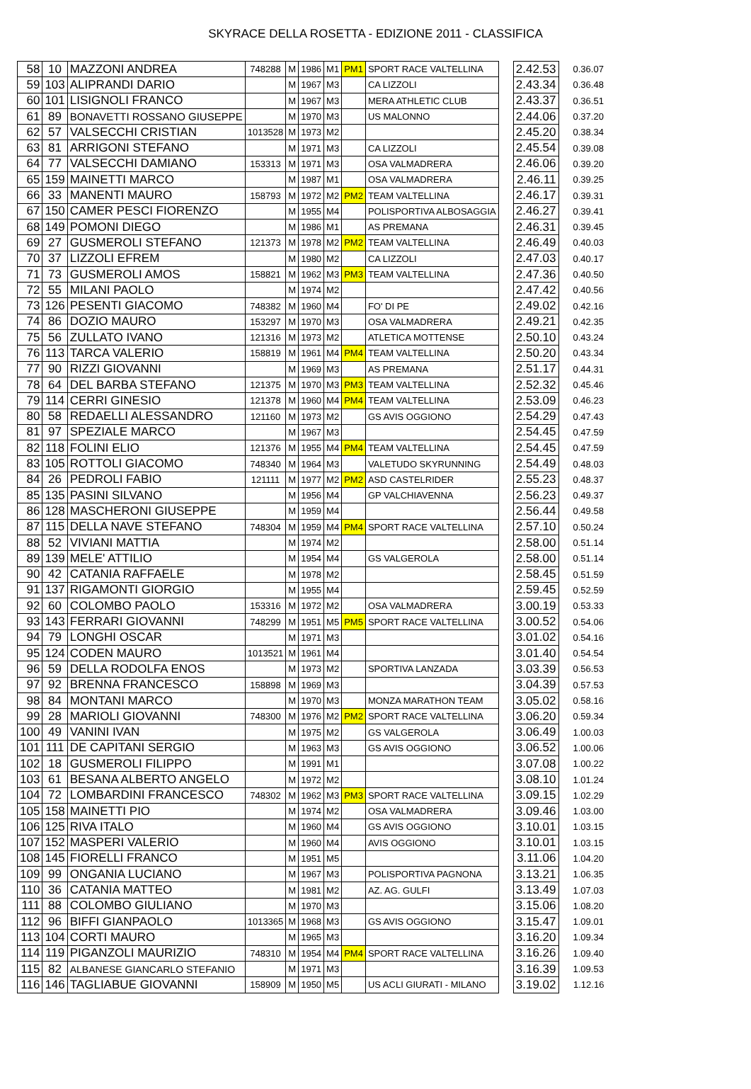SKYRACE DELLA ROSETTA - EDIZIONE 2011 - CLASSIFICA
| 58 | 10 | MAZZONI ANDREA | 748288 | M | 1986 | M1 | PM1 | SPORT RACE VALTELLINA | | 2.42.53 | 0.36.07 |
| 59 | 103 | ALIPRANDI DARIO | | M | 1967 | M3 | | CA LIZZOLI | | 2.43.34 | 0.36.48 |
| 60 | 101 | LISIGNOLI FRANCO | | M | 1967 | M3 | | MERA ATHLETIC CLUB | | 2.43.37 | 0.36.51 |
| 61 | 89 | BONAVETTI ROSSANO GIUSEPPE | | M | 1970 | M3 | | US MALONNO | | 2.44.06 | 0.37.20 |
| 62 | 57 | VALSECCHI CRISTIAN | 1013528 | M | 1973 | M2 | | | | 2.45.20 | 0.38.34 |
| 63 | 81 | ARRIGONI STEFANO | | M | 1971 | M3 | | CA LIZZOLI | | 2.45.54 | 0.39.08 |
| 64 | 77 | VALSECCHI DAMIANO | 153313 | M | 1971 | M3 | | OSA VALMADRERA | | 2.46.06 | 0.39.20 |
| 65 | 159 | MAINETTI MARCO | | M | 1987 | M1 | | OSA VALMADRERA | | 2.46.11 | 0.39.25 |
| 66 | 33 | MANENTI MAURO | 158793 | M | 1972 | M2 | PM2 | TEAM VALTELLINA | | 2.46.17 | 0.39.31 |
| 67 | 150 | CAMER PESCI FIORENZO | | M | 1955 | M4 | | POLISPORTIVA ALBOSAGGIA | | 2.46.27 | 0.39.41 |
| 68 | 149 | POMONI DIEGO | | M | 1986 | M1 | | AS PREMANA | | 2.46.31 | 0.39.45 |
| 69 | 27 | GUSMEROLI STEFANO | 121373 | M | 1978 | M2 | PM2 | TEAM VALTELLINA | | 2.46.49 | 0.40.03 |
| 70 | 37 | LIZZOLI EFREM | | M | 1980 | M2 | | CA LIZZOLI | | 2.47.03 | 0.40.17 |
| 71 | 73 | GUSMEROLI AMOS | 158821 | M | 1962 | M3 | PM3 | TEAM VALTELLINA | | 2.47.36 | 0.40.50 |
| 72 | 55 | MILANI PAOLO | | M | 1974 | M2 | | | | 2.47.42 | 0.40.56 |
| 73 | 126 | PESENTI GIACOMO | 748382 | M | 1960 | M4 | | FO' DI PE | | 2.49.02 | 0.42.16 |
| 74 | 86 | DOZIO MAURO | 153297 | M | 1970 | M3 | | OSA VALMADRERA | | 2.49.21 | 0.42.35 |
| 75 | 56 | ZULLATO IVANO | 121316 | M | 1973 | M2 | | ATLETICA MOTTENSE | | 2.50.10 | 0.43.24 |
| 76 | 113 | TARCA VALERIO | 158819 | M | 1961 | M4 | PM4 | TEAM VALTELLINA | | 2.50.20 | 0.43.34 |
| 77 | 90 | RIZZI GIOVANNI | | M | 1969 | M3 | | AS PREMANA | | 2.51.17 | 0.44.31 |
| 78 | 64 | DEL BARBA STEFANO | 121375 | M | 1970 | M3 | PM3 | TEAM VALTELLINA | | 2.52.32 | 0.45.46 |
| 79 | 114 | CERRI GINESIO | 121378 | M | 1960 | M4 | PM4 | TEAM VALTELLINA | | 2.53.09 | 0.46.23 |
| 80 | 58 | REDAELLI ALESSANDRO | 121160 | M | 1973 | M2 | | GS AVIS OGGIONO | | 2.54.29 | 0.47.43 |
| 81 | 97 | SPEZIALE MARCO | | M | 1967 | M3 | | | | 2.54.45 | 0.47.59 |
| 82 | 118 | FOLINI ELIO | 121376 | M | 1955 | M4 | PM4 | TEAM VALTELLINA | | 2.54.45 | 0.47.59 |
| 83 | 105 | ROTTOLI GIACOMO | 748340 | M | 1964 | M3 | | VALETUDO SKYRUNNING | | 2.54.49 | 0.48.03 |
| 84 | 26 | PEDROLI FABIO | 121111 | M | 1977 | M2 | PM2 | ASD CASTELRIDER | | 2.55.23 | 0.48.37 |
| 85 | 135 | PASINI SILVANO | | M | 1956 | M4 | | GP VALCHIAVENNA | | 2.56.23 | 0.49.37 |
| 86 | 128 | MASCHERONI GIUSEPPE | | M | 1959 | M4 | | | | 2.56.44 | 0.49.58 |
| 87 | 115 | DELLA NAVE STEFANO | 748304 | M | 1959 | M4 | PM4 | SPORT RACE VALTELLINA | | 2.57.10 | 0.50.24 |
| 88 | 52 | VIVIANI MATTIA | | M | 1974 | M2 | | | | 2.58.00 | 0.51.14 |
| 89 | 139 | MELE' ATTILIO | | M | 1954 | M4 | | GS VALGEROLA | | 2.58.00 | 0.51.14 |
| 90 | 42 | CATANIA RAFFAELE | | M | 1978 | M2 | | | | 2.58.45 | 0.51.59 |
| 91 | 137 | RIGAMONTI GIORGIO | | M | 1955 | M4 | | | | 2.59.45 | 0.52.59 |
| 92 | 60 | COLOMBO PAOLO | 153316 | M | 1972 | M2 | | OSA VALMADRERA | | 3.00.19 | 0.53.33 |
| 93 | 143 | FERRARI GIOVANNI | 748299 | M | 1951 | M5 | PM5 | SPORT RACE VALTELLINA | | 3.00.52 | 0.54.06 |
| 94 | 79 | LONGHI OSCAR | | M | 1971 | M3 | | | | 3.01.02 | 0.54.16 |
| 95 | 124 | CODEN MAURO | 1013521 | M | 1961 | M4 | | | | 3.01.40 | 0.54.54 |
| 96 | 59 | DELLA RODOLFA ENOS | | M | 1973 | M2 | | SPORTIVA LANZADA | | 3.03.39 | 0.56.53 |
| 97 | 92 | BRENNA FRANCESCO | 158898 | M | 1969 | M3 | | | | 3.04.39 | 0.57.53 |
| 98 | 84 | MONTANI MARCO | | M | 1970 | M3 | | MONZA MARATHON TEAM | | 3.05.02 | 0.58.16 |
| 99 | 28 | MARIOLI GIOVANNI | 748300 | M | 1976 | M2 | PM2 | SPORT RACE VALTELLINA | | 3.06.20 | 0.59.34 |
| 100 | 49 | VANINI IVAN | | M | 1975 | M2 | | GS VALGEROLA | | 3.06.49 | 1.00.03 |
| 101 | 111 | DE CAPITANI SERGIO | | M | 1963 | M3 | | GS AVIS OGGIONO | | 3.06.52 | 1.00.06 |
| 102 | 18 | GUSMEROLI FILIPPO | | M | 1991 | M1 | | | | 3.07.08 | 1.00.22 |
| 103 | 61 | BESANA ALBERTO ANGELO | | M | 1972 | M2 | | | | 3.08.10 | 1.01.24 |
| 104 | 72 | LOMBARDINI FRANCESCO | 748302 | M | 1962 | M3 | PM3 | SPORT RACE VALTELLINA | | 3.09.15 | 1.02.29 |
| 105 | 158 | MAINETTI PIO | | M | 1974 | M2 | | OSA VALMADRERA | | 3.09.46 | 1.03.00 |
| 106 | 125 | RIVA ITALO | | M | 1960 | M4 | | GS AVIS OGGIONO | | 3.10.01 | 1.03.15 |
| 107 | 152 | MASPERI VALERIO | | M | 1960 | M4 | | AVIS OGGIONO | | 3.10.01 | 1.03.15 |
| 108 | 145 | FIORELLI FRANCO | | M | 1951 | M5 | | | | 3.11.06 | 1.04.20 |
| 109 | 99 | ONGANIA LUCIANO | | M | 1967 | M3 | | POLISPORTIVA PAGNONA | | 3.13.21 | 1.06.35 |
| 110 | 36 | CATANIA MATTEO | | M | 1981 | M2 | | AZ. AG. GULFI | | 3.13.49 | 1.07.03 |
| 111 | 88 | COLOMBO GIULIANO | | M | 1970 | M3 | | | | 3.15.06 | 1.08.20 |
| 112 | 96 | BIFFI GIANPAOLO | 1013365 | M | 1968 | M3 | | GS AVIS OGGIONO | | 3.15.47 | 1.09.01 |
| 113 | 104 | CORTI MAURO | | M | 1965 | M3 | | | | 3.16.20 | 1.09.34 |
| 114 | 119 | PIGANZOLI MAURIZIO | 748310 | M | 1954 | M4 | PM4 | SPORT RACE VALTELLINA | | 3.16.26 | 1.09.40 |
| 115 | 82 | ALBANESE GIANCARLO STEFANIO | | M | 1971 | M3 | | | | 3.16.39 | 1.09.53 |
| 116 | 146 | TAGLIABUE GIOVANNI | 158909 | M | 1950 | M5 | | US ACLI GIURATI - MILANO | | 3.19.02 | 1.12.16 |